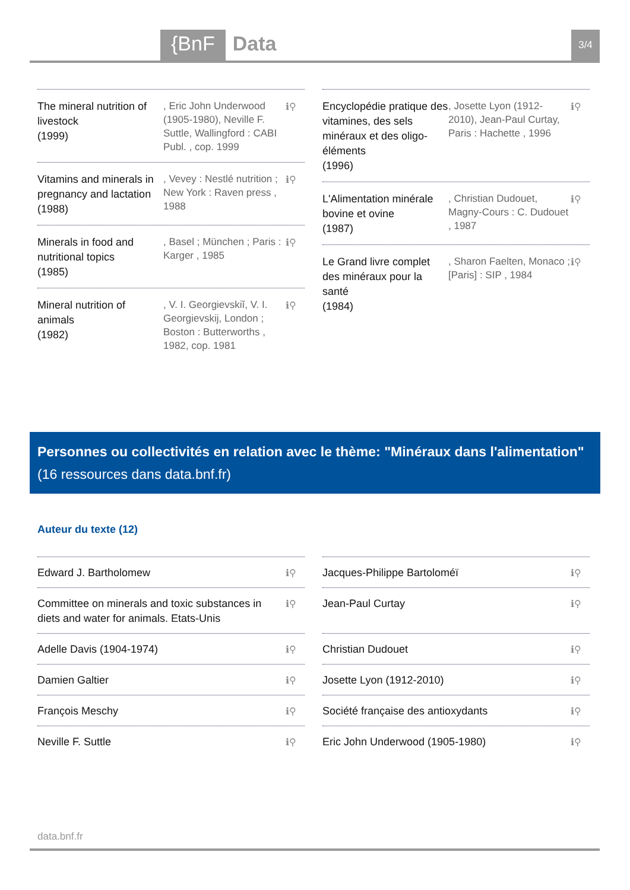{BnF Data 3/4
The mineral nutrition of livestock
(1999)
, Eric John Underwood (1905-1980), Neville F. Suttle, Wallingford : CABI Publ. , cop. 1999
ℹ⚲
Vitamins and minerals in pregnancy and lactation
(1988)
, Vevey : Nestlé nutrition ; New York : Raven press , 1988
ℹ⚲
Minerals in food and nutritional topics
(1985)
, Basel ; München ; Paris : Karger , 1985
ℹ⚲
Mineral nutrition of animals
(1982)
, V. I. Georgievskiĭ, V. I. Georgievskij, London ; Boston : Butterworths , 1982, cop. 1981
ℹ⚲
Encyclopédie pratique des vitamines, des sels minéraux et des oligo-éléments
(1996)
, Josette Lyon (1912-2010), Jean-Paul Curtay, Paris : Hachette , 1996
ℹ⚲
L'Alimentation minérale bovine et ovine
(1987)
, Christian Dudouet, Magny-Cours : C. Dudouet , 1987
ℹ⚲
Le Grand livre complet des minéraux pour la santé
(1984)
, Sharon Faelten, Monaco ; [Paris] : SIP , 1984
ℹ⚲
Personnes ou collectivités en relation avec le thème: "Minéraux dans l'alimentation" (16 ressources dans data.bnf.fr)
Auteur du texte (12)
Edward J. Bartholomew ℹ⚲
Committee on minerals and toxic substances in diets and water for animals. Etats-Unis ℹ⚲
Adelle Davis (1904-1974) ℹ⚲
Damien Galtier ℹ⚲
François Meschy ℹ⚲
Neville F. Suttle ℹ⚲
Jacques-Philippe Bartoloméï ℹ⚲
Jean-Paul Curtay ℹ⚲
Christian Dudouet ℹ⚲
Josette Lyon (1912-2010) ℹ⚲
Société française des antioxydants ℹ⚲
Eric John Underwood (1905-1980) ℹ⚲
data.bnf.fr